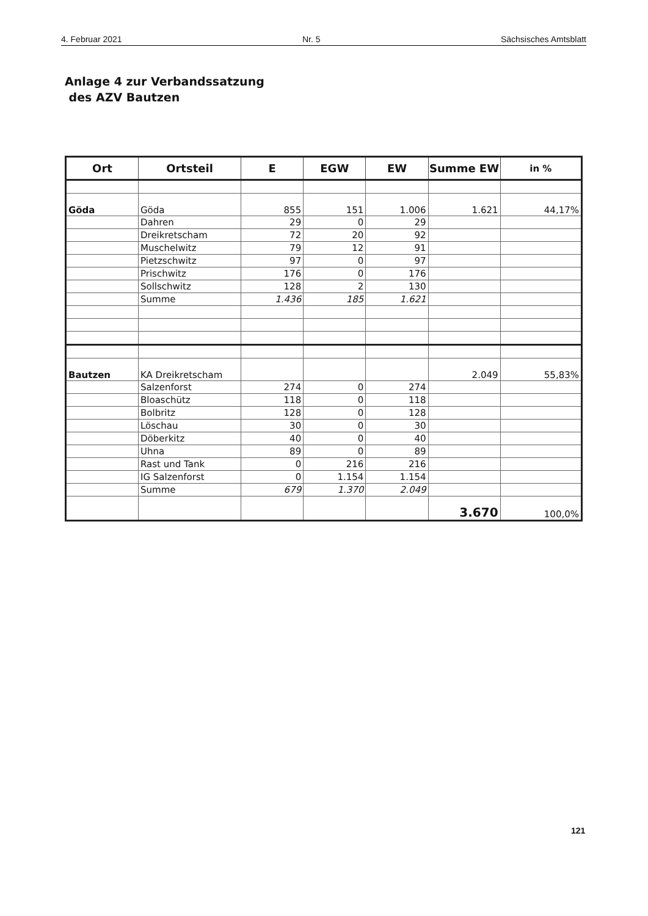4. Februar 2021 Nr. 5 Sächsisches Amtsblatt
Anlage 4 zur Verbandssatzung
des AZV Bautzen
| Ort | Ortsteil | E | EGW | EW | Summe EW | in % |
| --- | --- | --- | --- | --- | --- | --- |
| Göda | Göda | 855 | 151 | 1.006 | 1.621 | 44,17% |
| | Dahren | 29 | 0 | 29 | | |
| | Dreikretscham | 72 | 20 | 92 | | |
| | Muschelwitz | 79 | 12 | 91 | | |
| | Pietzschwitz | 97 | 0 | 97 | | |
| | Prischwitz | 176 | 0 | 176 | | |
| | Sollschwitz | 128 | 2 | 130 | | |
| | Summe | 1.436 | 185 | 1.621 | | |
| Bautzen | KA Dreikretscham | | | | 2.049 | 55,83% |
| | Salzenforst | 274 | 0 | 274 | | |
| | Bloaschütz | 118 | 0 | 118 | | |
| | Bolbritz | 128 | 0 | 128 | | |
| | Löschau | 30 | 0 | 30 | | |
| | Döberkitz | 40 | 0 | 40 | | |
| | Uhna | 89 | 0 | 89 | | |
| | Rast und Tank | 0 | 216 | 216 | | |
| | IG Salzenforst | 0 | 1.154 | 1.154 | | |
| | Summe | 679 | 1.370 | 2.049 | | |
| | | | | | 3.670 | 100,0% |
121